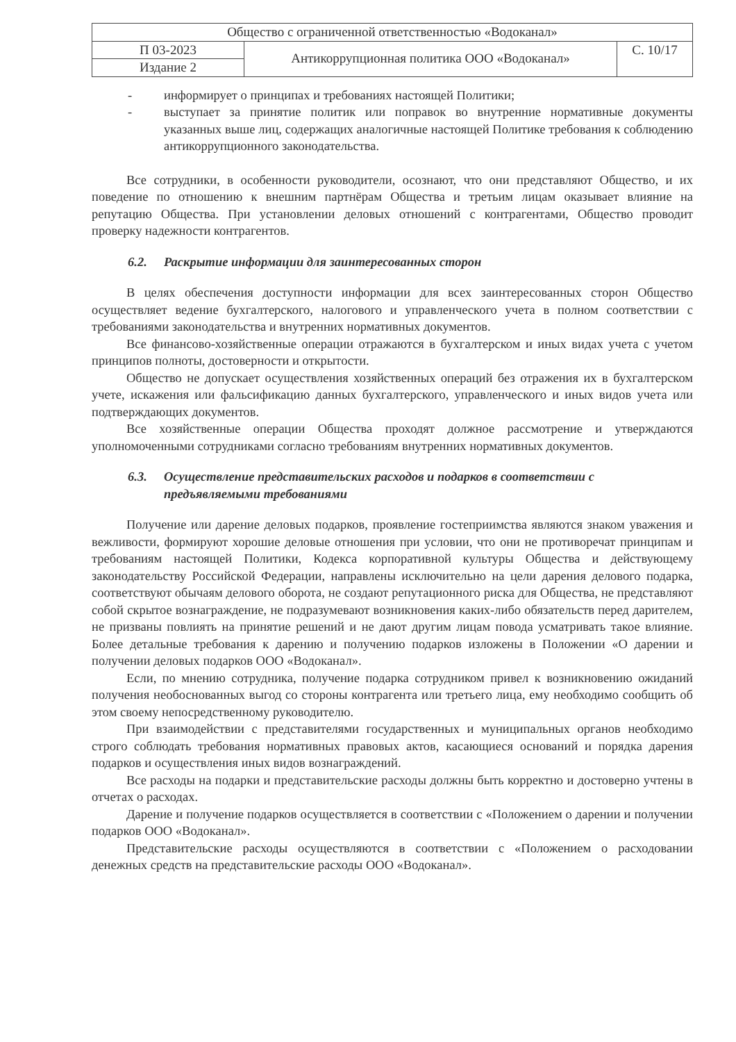| Общество с ограниченной ответственностью «Водоканал» | | |
| П 03-2023 | Антикоррупционная политика ООО «Водоканал» | С. 10/17 |
| Издание 2 | | |
- информирует о принципах и требованиях настоящей Политики;
- выступает за принятие политик или поправок во внутренние нормативные документы указанных выше лиц, содержащих аналогичные настоящей Политике требования к соблюдению антикоррупционного законодательства.
Все сотрудники, в особенности руководители, осознают, что они представляют Общество, и их поведение по отношению к внешним партнёрам Общества и третьим лицам оказывает влияние на репутацию Общества. При установлении деловых отношений с контрагентами, Общество проводит проверку надежности контрагентов.
6.2. Раскрытие информации для заинтересованных сторон
В целях обеспечения доступности информации для всех заинтересованных сторон Общество осуществляет ведение бухгалтерского, налогового и управленческого учета в полном соответствии с требованиями законодательства и внутренних нормативных документов.
Все финансово-хозяйственные операции отражаются в бухгалтерском и иных видах учета с учетом принципов полноты, достоверности и открытости.
Общество не допускает осуществления хозяйственных операций без отражения их в бухгалтерском учете, искажения или фальсификацию данных бухгалтерского, управленческого и иных видов учета или подтверждающих документов.
Все хозяйственные операции Общества проходят должное рассмотрение и утверждаются уполномоченными сотрудниками согласно требованиям внутренних нормативных документов.
6.3. Осуществление представительских расходов и подарков в соответствии с предъявляемыми требованиями
Получение или дарение деловых подарков, проявление гостеприимства являются знаком уважения и вежливости, формируют хорошие деловые отношения при условии, что они не противоречат принципам и требованиям настоящей Политики, Кодекса корпоративной культуры Общества и действующему законодательству Российской Федерации, направлены исключительно на цели дарения делового подарка, соответствуют обычаям делового оборота, не создают репутационного риска для Общества, не представляют собой скрытое вознаграждение, не подразумевают возникновения каких-либо обязательств перед дарителем, не призваны повлиять на принятие решений и не дают другим лицам повода усматривать такое влияние. Более детальные требования к дарению и получению подарков изложены в Положении «О дарении и получении деловых подарков ООО «Водоканал».
Если, по мнению сотрудника, получение подарка сотрудником привел к возникновению ожиданий получения необоснованных выгод со стороны контрагента или третьего лица, ему необходимо сообщить об этом своему непосредственному руководителю.
При взаимодействии с представителями государственных и муниципальных органов необходимо строго соблюдать требования нормативных правовых актов, касающиеся оснований и порядка дарения подарков и осуществления иных видов вознаграждений.
Все расходы на подарки и представительские расходы должны быть корректно и достоверно учтены в отчетах о расходах.
Дарение и получение подарков осуществляется в соответствии с «Положением о дарении и получении подарков ООО «Водоканал».
Представительские расходы осуществляются в соответствии с «Положением о расходовании денежных средств на представительские расходы ООО «Водоканал».